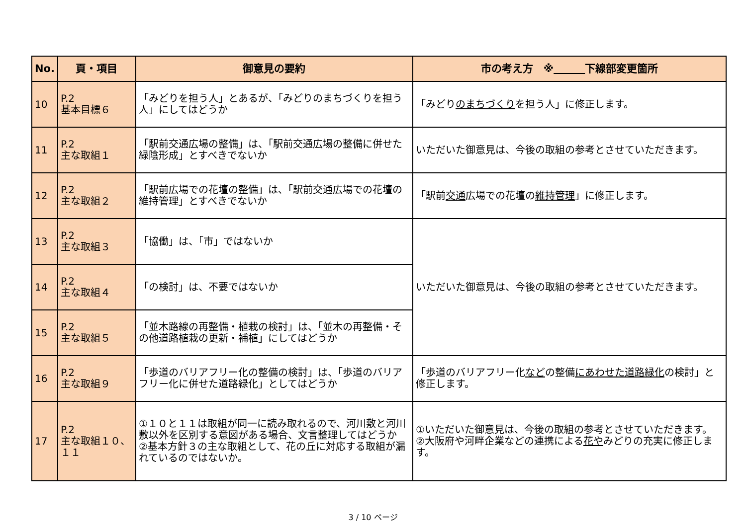| No. | 頁・項目 | 御意見の要約 | 市の考え方 ※ 下線部変更箇所 |
| --- | --- | --- | --- |
| 10 | P.2 基本目標６ | 「みどりを担う人」とあるが、「みどりのまちづくりを担う人」にしてはどうか | 「みどり のまちづくり を担う人」に修正します。 |
| 11 | P.2 主な取組１ | 「駅前交通広場の整備」は、「駅前交通広場の整備に併せた緑陰形成」とすべきでないか | いただいた御意見は、今後の取組の参考とさせていただきます。 |
| 12 | P.2 主な取組２ | 「駅前広場での花壇の整備」は、「駅前交通広場での花壇の維持管理」とすべきでないか | 「駅前 交通 広場での花壇の 維持管理 」に修正します。 |
| 13 | P.2 主な取組３ | 「協働」は、「市」ではないか | いただいた御意見は、今後の取組の参考とさせていただきます。 |
| 14 | P.2 主な取組４ | 「の検討」は、不要ではないか | |
| 15 | P.2 主な取組５ | 「並木路線の再整備・植栽の検討」は、「並木の再整備・その他道路植栽の更新・補植」にしてはどうか | |
| 16 | P.2 主な取組９ | 「歩道のバリアフリー化の整備の検討」は、「歩道のバリアフリー化に併せた道路緑化」としてはどうか | 「歩道のバリアフリー化 など の整備 にあわせた道路緑化 の検討」と修正します。 |
| 17 | P.2 主な取組１０、１１ | ①１０と１１は取組が同一に読み取れるので、河川敷と河川敷以外を区別する意図がある場合、文言整理してはどうか ②基本方針３の主な取組として、花の丘に対応する取組が漏れているのではないか。 | ①いただいた御意見は、今後の取組の参考とさせていただきます。 ②大阪府や河畔企業などの連携による 花や みどりの充実に修正します。 |
3 / 10 ページ